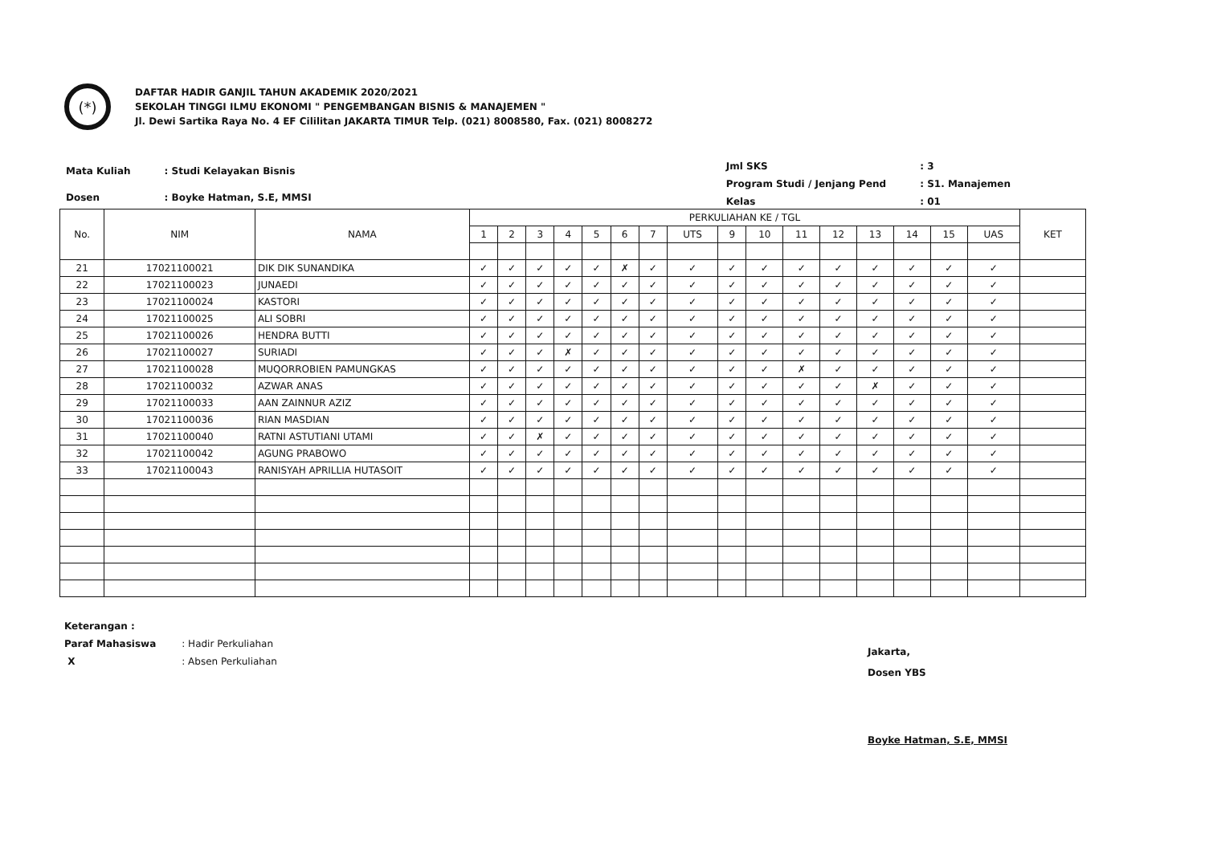(*)
DAFTAR HADIR GANJIL TAHUN AKADEMIK 2020/2021
SEKOLAH TINGGI ILMU EKONOMI " PENGEMBANGAN BISNIS & MANAJEMEN "
Jl. Dewi Sartika Raya No. 4 EF Cililitan JAKARTA TIMUR Telp. (021) 8008580, Fax. (021) 8008272
| Mata Kuliah | : Studi Kelayakan Bisnis |
| Dosen | : Boyke Hatman, S.E, MMSI |
| Jml SKS | : 3 |
| Program Studi / Jenjang Pend | : S1. Manajemen |
| Kelas | : 01 |
| No. | NIM | NAMA | PERKULIAHAN KE / TGL | | | | | | | | | | | | | | | | KET |
| --- | --- | --- | --- | --- | --- | --- | --- | --- | --- | --- | --- | --- | --- | --- | --- | --- | --- | --- | --- |
| | | | 1 | 2 | 3 | 4 | 5 | 6 | 7 | UTS | 9 | 10 | 11 | 12 | 13 | 14 | 15 | UAS | |
| 21 | 17021100021 | DIK DIK SUNANDIKA | ✓ | ✓ | ✓ | ✓ | ✓ | ✗ | ✓ | ✓ | ✓ | ✓ | ✓ | ✓ | ✓ | ✓ | ✓ | ✓ | |
| 22 | 17021100023 | JUNAEDI | ✓ | ✓ | ✓ | ✓ | ✓ | ✓ | ✓ | ✓ | ✓ | ✓ | ✓ | ✓ | ✓ | ✓ | ✓ | ✓ | |
| 23 | 17021100024 | KASTORI | ✓ | ✓ | ✓ | ✓ | ✓ | ✓ | ✓ | ✓ | ✓ | ✓ | ✓ | ✓ | ✓ | ✓ | ✓ | ✓ | |
| 24 | 17021100025 | ALI SOBRI | ✓ | ✓ | ✓ | ✓ | ✓ | ✓ | ✓ | ✓ | ✓ | ✓ | ✓ | ✓ | ✓ | ✓ | ✓ | ✓ | |
| 25 | 17021100026 | HENDRA BUTTI | ✓ | ✓ | ✓ | ✓ | ✓ | ✓ | ✓ | ✓ | ✓ | ✓ | ✓ | ✓ | ✓ | ✓ | ✓ | ✓ | |
| 26 | 17021100027 | SURIADI | ✓ | ✓ | ✓ | ✗ | ✓ | ✓ | ✓ | ✓ | ✓ | ✓ | ✓ | ✓ | ✓ | ✓ | ✓ | ✓ | |
| 27 | 17021100028 | MUQORROBIEN PAMUNGKAS | ✓ | ✓ | ✓ | ✓ | ✓ | ✓ | ✓ | ✓ | ✓ | ✓ | ✗ | ✓ | ✓ | ✓ | ✓ | ✓ | |
| 28 | 17021100032 | AZWAR ANAS | ✓ | ✓ | ✓ | ✓ | ✓ | ✓ | ✓ | ✓ | ✓ | ✓ | ✓ | ✓ | ✗ | ✓ | ✓ | ✓ | |
| 29 | 17021100033 | AAN ZAINNUR AZIZ | ✓ | ✓ | ✓ | ✓ | ✓ | ✓ | ✓ | ✓ | ✓ | ✓ | ✓ | ✓ | ✓ | ✓ | ✓ | ✓ | |
| 30 | 17021100036 | RIAN MASDIAN | ✓ | ✓ | ✓ | ✓ | ✓ | ✓ | ✓ | ✓ | ✓ | ✓ | ✓ | ✓ | ✓ | ✓ | ✓ | ✓ | |
| 31 | 17021100040 | RATNI ASTUTIANI UTAMI | ✓ | ✓ | ✗ | ✓ | ✓ | ✓ | ✓ | ✓ | ✓ | ✓ | ✓ | ✓ | ✓ | ✓ | ✓ | ✓ | |
| 32 | 17021100042 | AGUNG PRABOWO | ✓ | ✓ | ✓ | ✓ | ✓ | ✓ | ✓ | ✓ | ✓ | ✓ | ✓ | ✓ | ✓ | ✓ | ✓ | ✓ | |
| 33 | 17021100043 | RANISYAH APRILLIA HUTASOIT | ✓ | ✓ | ✓ | ✓ | ✓ | ✓ | ✓ | ✓ | ✓ | ✓ | ✓ | ✓ | ✓ | ✓ | ✓ | ✓ | |
| Keterangan : | |
| Paraf Mahasiswa | : Hadir Perkuliahan |
| X | : Absen Perkuliahan |
Jakarta,
Dosen YBS
Boyke Hatman, S.E, MMSI